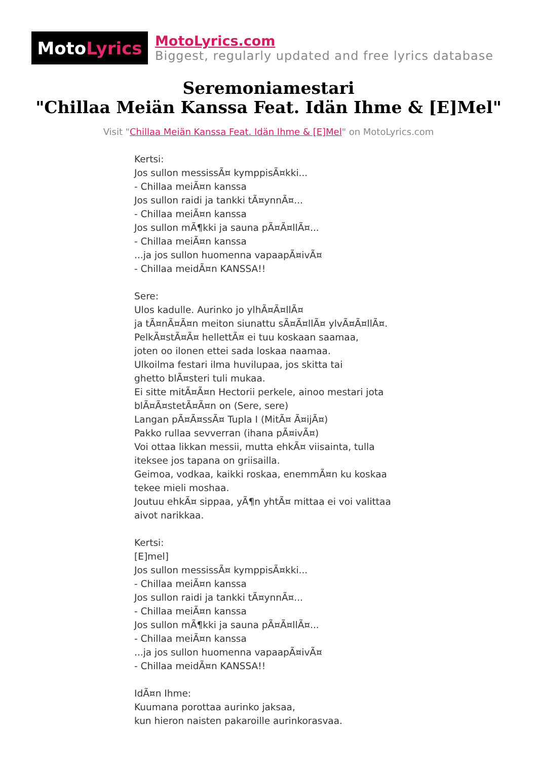Moto Lyrics
MotoLyrics.com
Biggest, regularly updated and free lyrics database
Seremoniamestari
"Chillaa Meiän Kanssa Feat. Idän Ihme & [E]Mel"
Visit "Chillaa Meiän Kanssa Feat. Idän Ihme & [E]Mel" on MotoLyrics.com
Kertsi: Jos sullon messissÃ¤ kymppisÃ¤kki... - Chillaa meiÃ¤n kanssa Jos sullon raidi ja tankki tÃ¤ynnÃ¤... - Chillaa meiÃ¤n kanssa Jos sullon mÃ¶kki ja sauna pÃ¤Ã¤llÃ¤... - Chillaa meiÃ¤n kanssa ...ja jos sullon huomenna vapaapÃ¤ivÃ¤ - Chillaa meidÃ¤n KANSSA!! Sere: Ulos kadulle. Aurinko jo ylhÃ¤Ã¤llÃ¤ ja tÃ¤nÃ¤Ã¤n meiton siunattu sÃ¤Ã¤llÃ¤ ylvÃ¤Ã¤llÃ¤. PelkÃ¤stÃ¤Ã¤ hellettÃ¤ ei tuu koskaan saamaa, joten oo ilonen ettei sada loskaa naamaa. Ulkoilma festari ilma huvilupaa, jos skitta tai ghetto blÃ¤steri tuli mukaa. Ei sitte mitÃ¤Ã¤n Hectorii perkele, ainoo mestari jota blÃ¤Ã¤stetÃ¤Ã¤n on (Sere, sere) Langan pÃ¤Ã¤ssÃ¤ Tupla I (MitÃ¤ Ã¤ijÃ¤) Pakko rullaa sevverran (ihana pÃ¤ivÃ¤) Voi ottaa likkan messii, mutta ehkÃ¤ viisainta, tulla iteksee jos tapana on griisailla. Geimoa, vodkaa, kaikki roskaa, enemmÃ¤n ku koskaa tekee mieli moshaa. Joutuu ehkÃ¤ sippaa, yÃ¶n yhtÃ¤ mittaa ei voi valittaa aivot narikkaa. Kertsi: [E]mel] Jos sullon messissÃ¤ kymppisÃ¤kki... - Chillaa meiÃ¤n kanssa Jos sullon raidi ja tankki tÃ¤ynnÃ¤... - Chillaa meiÃ¤n kanssa Jos sullon mÃ¶kki ja sauna pÃ¤Ã¤llÃ¤... - Chillaa meiÃ¤n kanssa ...ja jos sullon huomenna vapaapÃ¤ivÃ¤ - Chillaa meidÃ¤n KANSSA!! IdÃ¤n Ihme: Kuumana porottaa aurinko jaksaa, kun hieron naisten pakaroille aurinkorasvaa.